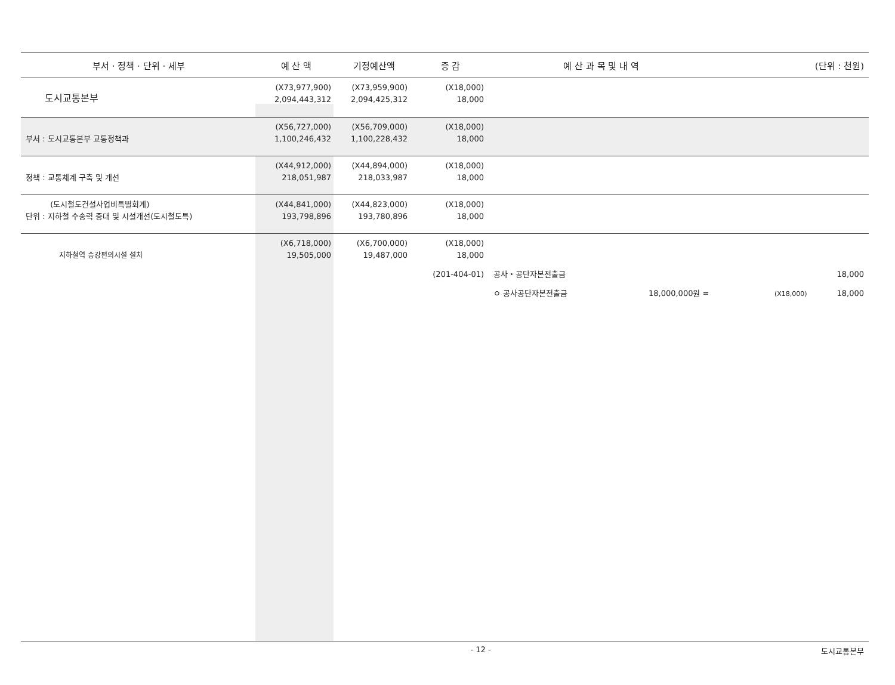| 부서 · 정책 · 단위 · 세부 | 예 산 액 | 기정예산액 | 증 감 | 예 산 과 목 및 내 역 | (단위 : 천원) |
| --- | --- | --- | --- | --- | --- |
| 도시교통본부 | (X73,977,900) 2,094,443,312 | (X73,959,900) 2,094,425,312 | (X18,000) 18,000 | | |
| 부서 : 도시교통본부 교통정책과 | (X56,727,000) 1,100,246,432 | (X56,709,000) 1,100,228,432 | (X18,000) 18,000 | | |
| 정책 : 교통체계 구축 및 개선 | (X44,912,000) 218,051,987 | (X44,894,000) 218,033,987 | (X18,000) 18,000 | | |
| (도시철도건설사업비특별회계) 단위 : 지하철 수송력 증대 및 시설개선(도시철도특) | (X44,841,000) 193,798,896 | (X44,823,000) 193,780,896 | (X18,000) 18,000 | | |
| 지하철역 승강편의시설 설치 | (X6,718,000) 19,505,000 | (X6,700,000) 19,487,000 | (X18,000) 18,000 | | |
| | | (201-404-01) | | 공사・공단자본전출금 | 18,000 |
| | | | | ㅇ 공사공단자본전출금 18,000,000원 = | (X18,000) 18,000 |
- 12 - 도시교통본부